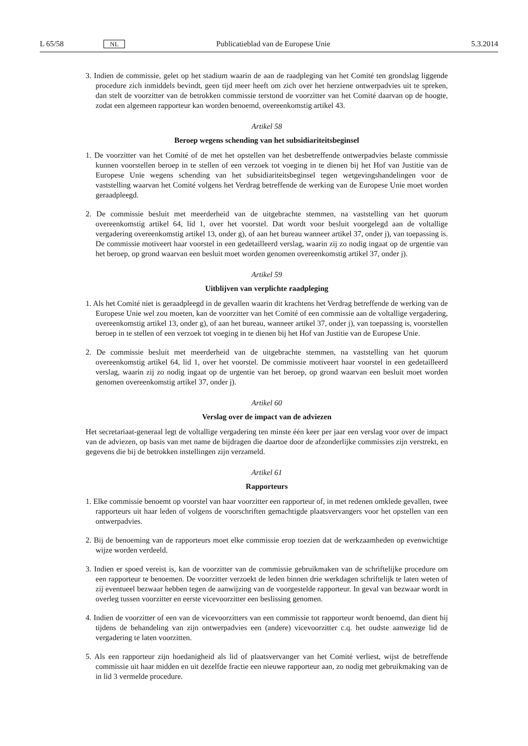L 65/58 NL Publicatieblad van de Europese Unie 5.3.2014
3. Indien de commissie, gelet op het stadium waarin de aan de raadpleging van het Comité ten grondslag liggende procedure zich inmiddels bevindt, geen tijd meer heeft om zich over het herziene ontwerpadvies uit te spreken, dan stelt de voorzitter van de betrokken commissie terstond de voorzitter van het Comité daarvan op de hoogte, zodat een algemeen rapporteur kan worden benoemd, overeenkomstig artikel 43.
Artikel 58
Beroep wegens schending van het subsidiariteitsbeginsel
1. De voorzitter van het Comité of de met het opstellen van het desbetreffende ontwerpadvies belaste commissie kunnen voorstellen beroep in te stellen of een verzoek tot voeging in te dienen bij het Hof van Justitie van de Europese Unie wegens schending van het subsidiariteitsbeginsel tegen wetgevingshandelingen voor de vaststelling waarvan het Comité volgens het Verdrag betreffende de werking van de Europese Unie moet worden geraadpleegd.
2. De commissie besluit met meerderheid van de uitgebrachte stemmen, na vaststelling van het quorum overeenkomstig artikel 64, lid 1, over het voorstel. Dat wordt voor besluit voorgelegd aan de voltallige vergadering overeenkomstig artikel 13, onder g), of aan het bureau wanneer artikel 37, onder j), van toepassing is. De commissie motiveert haar voorstel in een gedetailleerd verslag, waarin zij zo nodig ingaat op de urgentie van het beroep, op grond waarvan een besluit moet worden genomen overeenkomstig artikel 37, onder j).
Artikel 59
Uitblijven van verplichte raadpleging
1. Als het Comité niet is geraadpleegd in de gevallen waarin dit krachtens het Verdrag betreffende de werking van de Europese Unie wel zou moeten, kan de voorzitter van het Comité of een commissie aan de voltallige vergadering, overeenkomstig artikel 13, onder g), of aan het bureau, wanneer artikel 37, onder j), van toepassing is, voorstellen beroep in te stellen of een verzoek tot voeging in te dienen bij het Hof van Justitie van de Europese Unie.
2. De commissie besluit met meerderheid van de uitgebrachte stemmen, na vaststelling van het quorum overeenkomstig artikel 64, lid 1, over het voorstel. De commissie motiveert haar voorstel in een gedetailleerd verslag, waarin zij zo nodig ingaat op de urgentie van het beroep, op grond waarvan een besluit moet worden genomen overeenkomstig artikel 37, onder j).
Artikel 60
Verslag over de impact van de adviezen
Het secretariaat-generaal legt de voltallige vergadering ten minste één keer per jaar een verslag voor over de impact van de adviezen, op basis van met name de bijdragen die daartoe door de afzonderlijke commissies zijn verstrekt, en gegevens die bij de betrokken instellingen zijn verzameld.
Artikel 61
Rapporteurs
1. Elke commissie benoemt op voorstel van haar voorzitter een rapporteur of, in met redenen omklede gevallen, twee rapporteurs uit haar leden of volgens de voorschriften gemachtigde plaatsvervangers voor het opstellen van een ontwerpadvies.
2. Bij de benoeming van de rapporteurs moet elke commissie erop toezien dat de werkzaamheden op evenwichtige wijze worden verdeeld.
3. Indien er spoed vereist is, kan de voorzitter van de commissie gebruikmaken van de schriftelijke procedure om een rapporteur te benoemen. De voorzitter verzoekt de leden binnen drie werkdagen schriftelijk te laten weten of zij eventueel bezwaar hebben tegen de aanwijzing van de voorgestelde rapporteur. In geval van bezwaar wordt in overleg tussen voorzitter en eerste vicevoorzitter een beslissing genomen.
4. Indien de voorzitter of een van de vicevoorzitters van een commissie tot rapporteur wordt benoemd, dan dient hij tijdens de behandeling van zijn ontwerpadvies een (andere) vicevoorzitter c.q. het oudste aanwezige lid de vergadering te laten voorzitten.
5. Als een rapporteur zijn hoedanigheid als lid of plaatsvervanger van het Comité verliest, wijst de betreffende commissie uit haar midden en uit dezelfde fractie een nieuwe rapporteur aan, zo nodig met gebruikmaking van de in lid 3 vermelde procedure.